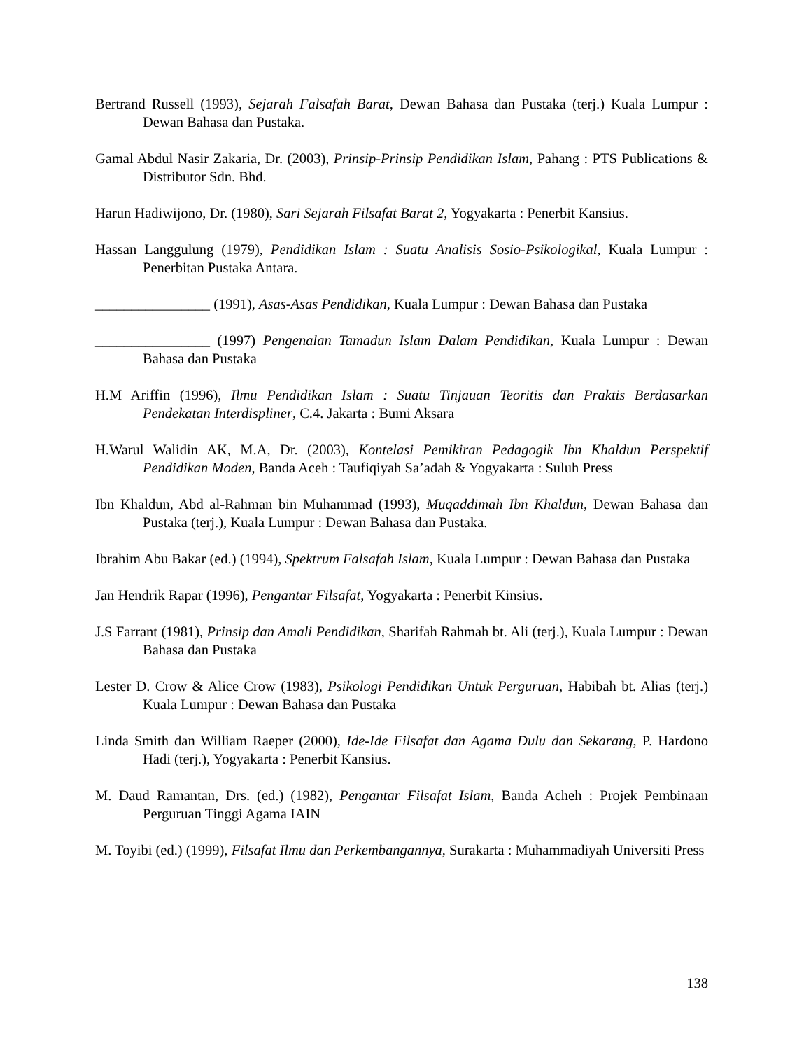Bertrand Russell (1993), Sejarah Falsafah Barat, Dewan Bahasa dan Pustaka (terj.) Kuala Lumpur : Dewan Bahasa dan Pustaka.
Gamal Abdul Nasir Zakaria, Dr. (2003), Prinsip-Prinsip Pendidikan Islam, Pahang : PTS Publications & Distributor Sdn. Bhd.
Harun Hadiwijono, Dr. (1980), Sari Sejarah Filsafat Barat 2, Yogyakarta : Penerbit Kansius.
Hassan Langgulung (1979), Pendidikan Islam : Suatu Analisis Sosio-Psikologikal, Kuala Lumpur : Penerbitan Pustaka Antara.
________________ (1991), Asas-Asas Pendidikan, Kuala Lumpur : Dewan Bahasa dan Pustaka
________________ (1997) Pengenalan Tamadun Islam Dalam Pendidikan, Kuala Lumpur : Dewan Bahasa dan Pustaka
H.M Ariffin (1996), Ilmu Pendidikan Islam : Suatu Tinjauan Teoritis dan Praktis Berdasarkan Pendekatan Interdispliner, C.4. Jakarta : Bumi Aksara
H.Warul Walidin AK, M.A, Dr. (2003), Kontelasi Pemikiran Pedagogik Ibn Khaldun Perspektif Pendidikan Moden, Banda Aceh : Taufiqiyah Sa’adah & Yogyakarta : Suluh Press
Ibn Khaldun, Abd al-Rahman bin Muhammad (1993), Muqaddimah Ibn Khaldun, Dewan Bahasa dan Pustaka (terj.), Kuala Lumpur : Dewan Bahasa dan Pustaka.
Ibrahim Abu Bakar (ed.) (1994), Spektrum Falsafah Islam, Kuala Lumpur : Dewan Bahasa dan Pustaka
Jan Hendrik Rapar (1996), Pengantar Filsafat, Yogyakarta : Penerbit Kinsius.
J.S Farrant (1981), Prinsip dan Amali Pendidikan, Sharifah Rahmah bt. Ali (terj.), Kuala Lumpur : Dewan Bahasa dan Pustaka
Lester D. Crow & Alice Crow (1983), Psikologi Pendidikan Untuk Perguruan, Habibah bt. Alias (terj.) Kuala Lumpur : Dewan Bahasa dan Pustaka
Linda Smith dan William Raeper (2000), Ide-Ide Filsafat dan Agama Dulu dan Sekarang, P. Hardono Hadi (terj.), Yogyakarta : Penerbit Kansius.
M. Daud Ramantan, Drs. (ed.) (1982), Pengantar Filsafat Islam, Banda Acheh : Projek Pembinaan Perguruan Tinggi Agama IAIN
M. Toyibi (ed.) (1999), Filsafat Ilmu dan Perkembangannya, Surakarta : Muhammadiyah Universiti Press
138